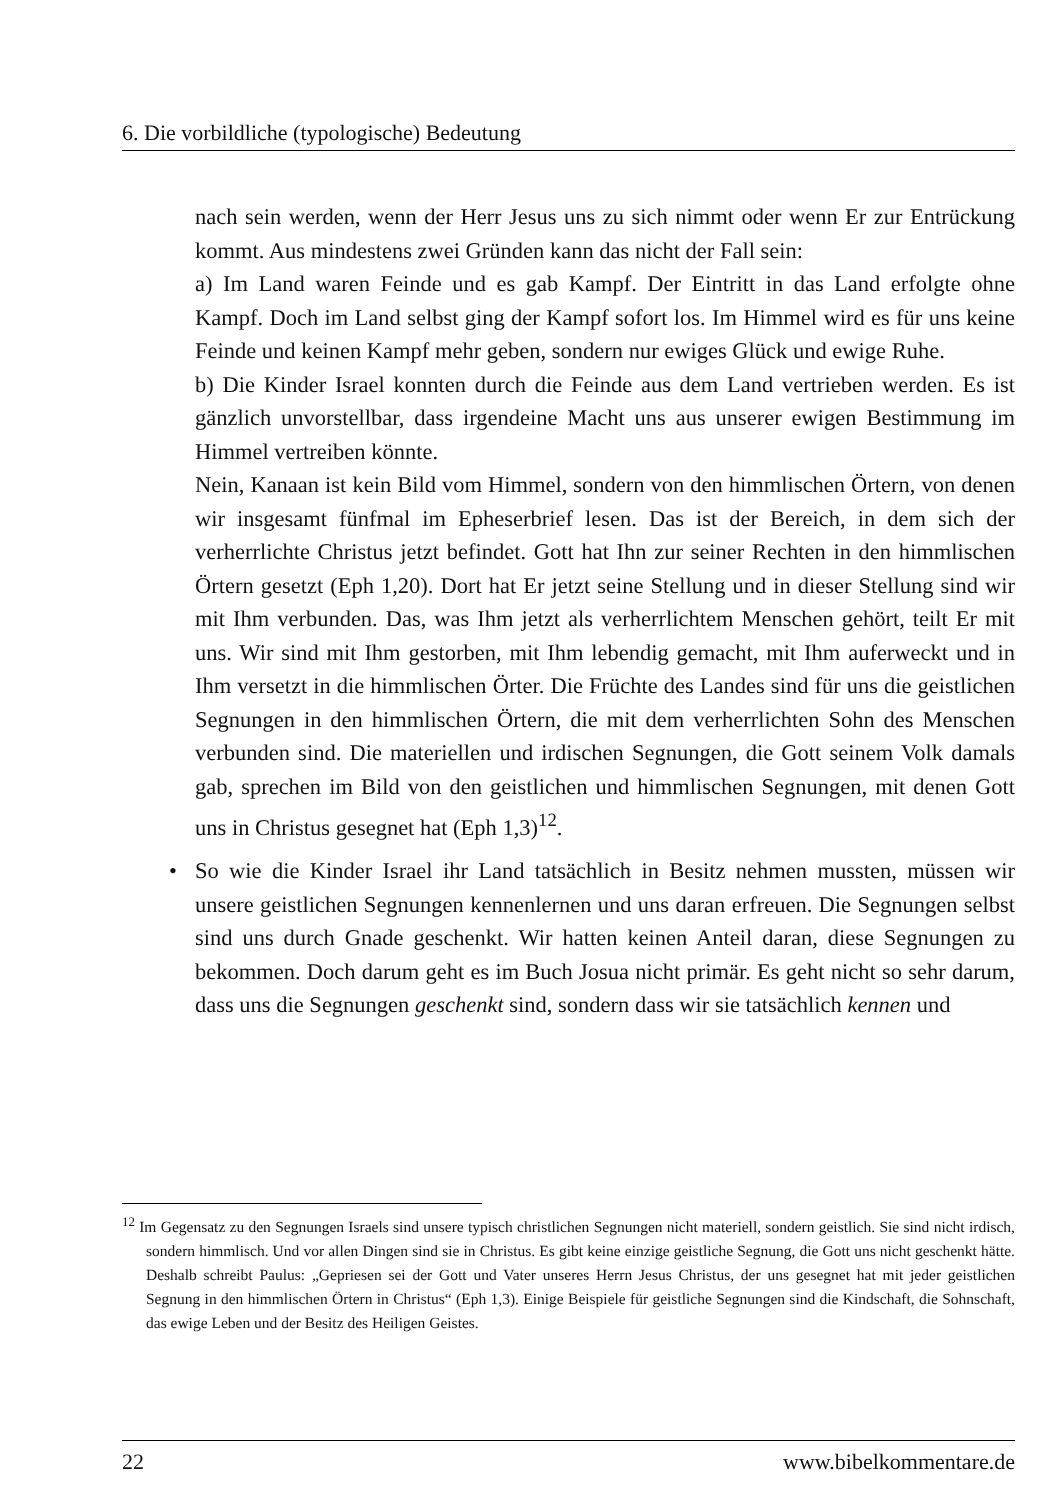6. Die vorbildliche (typologische) Bedeutung
nach sein werden, wenn der Herr Jesus uns zu sich nimmt oder wenn Er zur Entrückung kommt. Aus mindestens zwei Gründen kann das nicht der Fall sein:
a) Im Land waren Feinde und es gab Kampf. Der Eintritt in das Land erfolgte ohne Kampf. Doch im Land selbst ging der Kampf sofort los. Im Himmel wird es für uns keine Feinde und keinen Kampf mehr geben, sondern nur ewiges Glück und ewige Ruhe.
b) Die Kinder Israel konnten durch die Feinde aus dem Land vertrieben werden. Es ist gänzlich unvorstellbar, dass irgendeine Macht uns aus unserer ewigen Bestimmung im Himmel vertreiben könnte.
Nein, Kanaan ist kein Bild vom Himmel, sondern von den himmlischen Örtern, von denen wir insgesamt fünfmal im Epheserbrief lesen. Das ist der Bereich, in dem sich der verherrlichte Christus jetzt befindet. Gott hat Ihn zur seiner Rechten in den himmlischen Örtern gesetzt (Eph 1,20). Dort hat Er jetzt seine Stellung und in dieser Stellung sind wir mit Ihm verbunden. Das, was Ihm jetzt als verherrlichtem Menschen gehört, teilt Er mit uns. Wir sind mit Ihm gestorben, mit Ihm lebendig gemacht, mit Ihm auferweckt und in Ihm versetzt in die himmlischen Örter. Die Früchte des Landes sind für uns die geistlichen Segnungen in den himmlischen Örtern, die mit dem verherrlichten Sohn des Menschen verbunden sind. Die materiellen und irdischen Segnungen, die Gott seinem Volk damals gab, sprechen im Bild von den geistlichen und himmlischen Segnungen, mit denen Gott uns in Christus gesegnet hat (Eph 1,3)<sup>12</sup>.
• So wie die Kinder Israel ihr Land tatsächlich in Besitz nehmen mussten, müssen wir unsere geistlichen Segnungen kennenlernen und uns daran erfreuen. Die Segnungen selbst sind uns durch Gnade geschenkt. Wir hatten keinen Anteil daran, diese Segnungen zu bekommen. Doch darum geht es im Buch Josua nicht primär. Es geht nicht so sehr darum, dass uns die Segnungen geschenkt sind, sondern dass wir sie tatsächlich kennen und
<sup>12</sup> Im Gegensatz zu den Segnungen Israels sind unsere typisch christlichen Segnungen nicht materiell, sondern geistlich. Sie sind nicht irdisch, sondern himmlisch. Und vor allen Dingen sind sie in Christus. Es gibt keine einzige geistliche Segnung, die Gott uns nicht geschenkt hätte. Deshalb schreibt Paulus: „Gepriesen sei der Gott und Vater unseres Herrn Jesus Christus, der uns gesegnet hat mit jeder geistlichen Segnung in den himmlischen Örtern in Christus“ (Eph 1,3). Einige Beispiele für geistliche Segnungen sind die Kindschaft, die Sohnschaft, das ewige Leben und der Besitz des Heiligen Geistes.
22 www.bibelkommentare.de